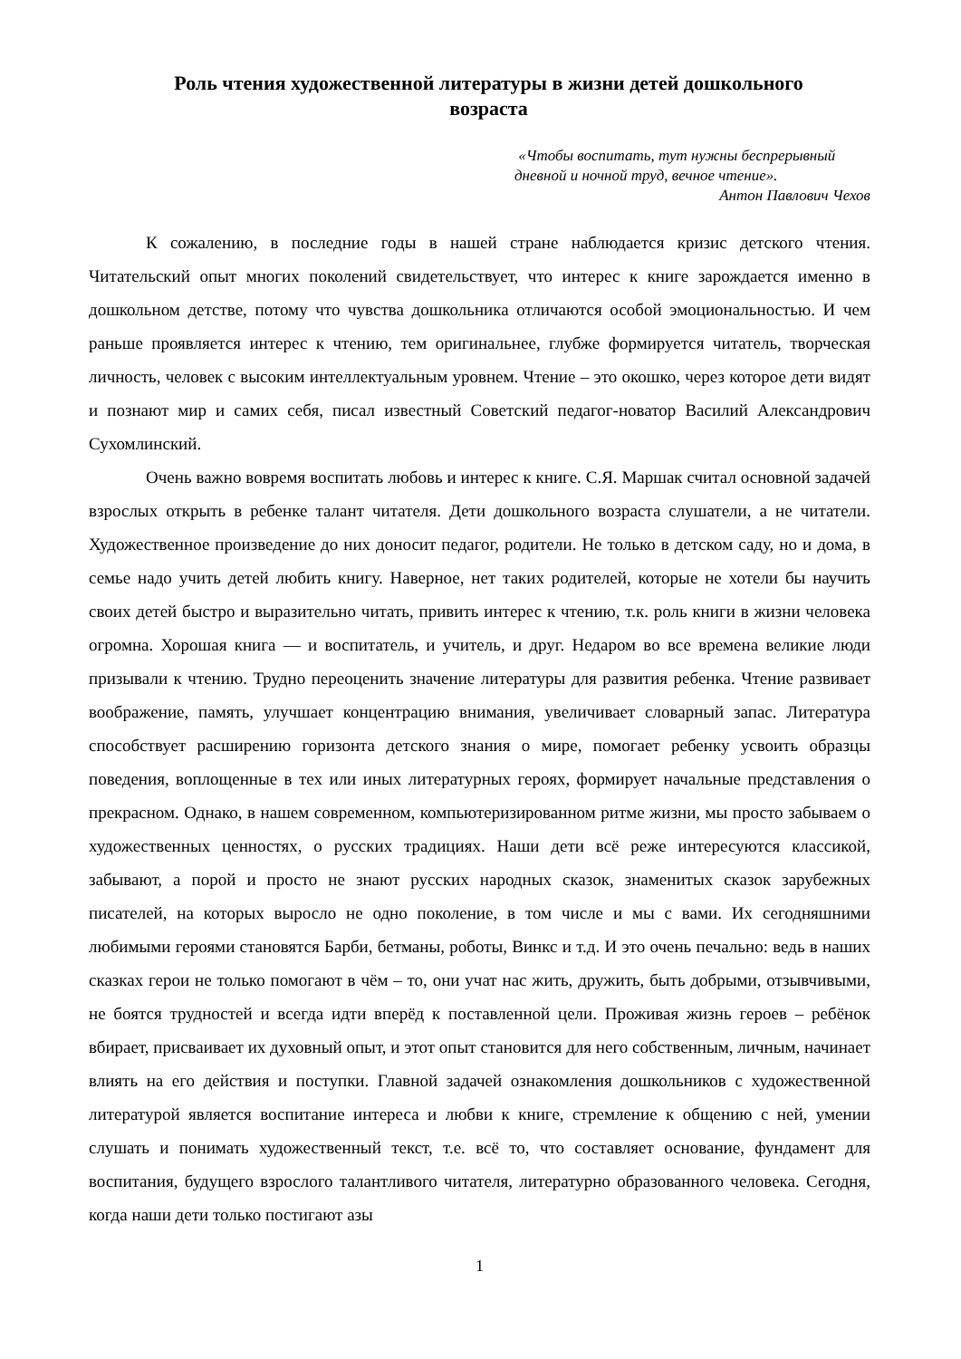Роль чтения художественной литературы в жизни детей дошкольного возраста
«Чтобы воспитать, тут нужны беспрерывный дневной и ночной труд, вечное чтение».
Антон Павлович Чехов
К сожалению, в последние годы в нашей стране наблюдается кризис детского чтения. Читательский опыт многих поколений свидетельствует, что интерес к книге зарождается именно в дошкольном детстве, потому что чувства дошкольника отличаются особой эмоциональностью. И чем раньше проявляется интерес к чтению, тем оригинальнее, глубже формируется читатель, творческая личность, человек с высоким интеллектуальным уровнем. Чтение – это окошко, через которое дети видят и познают мир и самих себя, писал известный Советский педагог-новатор Василий Александрович Сухомлинский.
Очень важно вовремя воспитать любовь и интерес к книге. С.Я. Маршак считал основной задачей взрослых открыть в ребенке талант читателя. Дети дошкольного возраста слушатели, а не читатели. Художественное произведение до них доносит педагог, родители. Не только в детском саду, но и дома, в семье надо учить детей любить книгу. Наверное, нет таких родителей, которые не хотели бы научить своих детей быстро и выразительно читать, привить интерес к чтению, т.к. роль книги в жизни человека огромна. Хорошая книга — и воспитатель, и учитель, и друг. Недаром во все времена великие люди призывали к чтению. Трудно переоценить значение литературы для развития ребенка. Чтение развивает воображение, память, улучшает концентрацию внимания, увеличивает словарный запас. Литература способствует расширению горизонта детского знания о мире, помогает ребенку усвоить образцы поведения, воплощенные в тех или иных литературных героях, формирует начальные представления о прекрасном. Однако, в нашем современном, компьютеризированном ритме жизни, мы просто забываем о художественных ценностях, о русских традициях. Наши дети всё реже интересуются классикой, забывают, а порой и просто не знают русских народных сказок, знаменитых сказок зарубежных писателей, на которых выросло не одно поколение, в том числе и мы с вами. Их сегодняшними любимыми героями становятся Барби, бетманы, роботы, Винкс и т.д. И это очень печально: ведь в наших сказках герои не только помогают в чём – то, они учат нас жить, дружить, быть добрыми, отзывчивыми, не боятся трудностей и всегда идти вперёд к поставленной цели. Проживая жизнь героев – ребёнок вбирает, присваивает их духовный опыт, и этот опыт становится для него собственным, личным, начинает влиять на его действия и поступки. Главной задачей ознакомления дошкольников с художественной литературой является воспитание интереса и любви к книге, стремление к общению с ней, умении слушать и понимать художественный текст, т.е. всё то, что составляет основание, фундамент для воспитания, будущего взрослого талантливого читателя, литературно образованного человека. Сегодня, когда наши дети только постигают азы
1